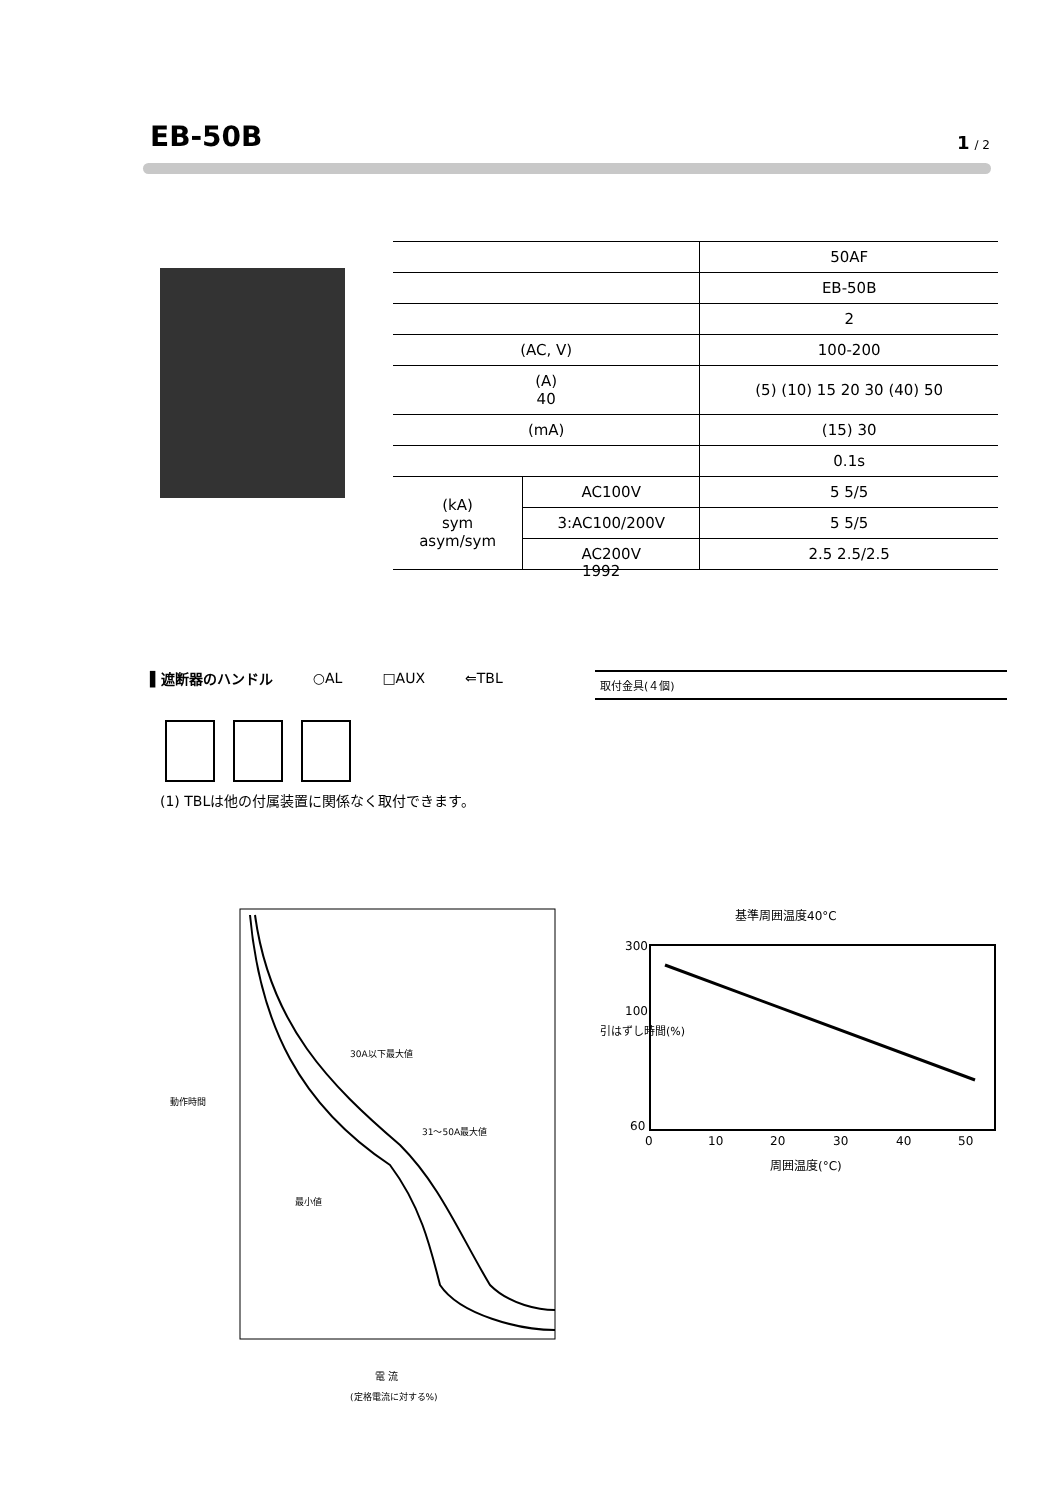EB-50B
1 / 2
| | | 50AF |
| | | EB-50B |
| | | 2 |
| (AC, V) | | 100-200 |
| (A) 40 | | (5) (10) 15 20 30 (40) 50 |
| (mA) | | (15) 30 |
| | | 0.1s |
| (kA) sym asym/sym | AC100V | 5 5/5 |
| | 3:AC100/200V | 5 5/5 |
| | AC200V | 2.5 2.5/2.5 |
1992
▌遮断器のハンドル ○AL □AUX ⇐TBL 取付金具(４個)
(1) TBLは他の付属装置に関係なく取付できます。
30A以下最大値
31～50A最大値
最小値
動作時間
電 流
(定格電流に対する%)
基準周囲温度40°C
300
100
60
0
10
20
30
40
50
周囲温度(°C)
引はずし時間(%)